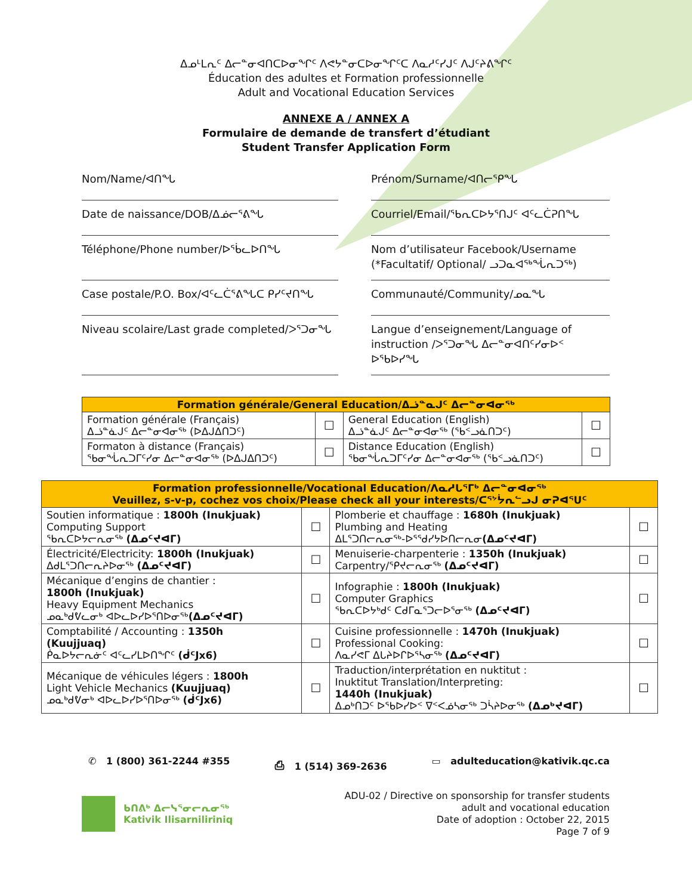ᐃᓄᒻᒪᕆᑦ ᐃᓕᓐᓂᐊᑎᑕᐅᓂᖏᑦ ᐱᕙᔭᓐᓂᑕᐅᓂᖏᑦᑕ ᐱᓇᓱᑦᓯᒍᑦ ᐱᒍᑦᔨᕕᖏᑦ
Éducation des adultes et Formation professionnelle
Adult and Vocational Education Services
ANNEXE A / ANNEX A
Formulaire de demande de transfert d’étudiant
Student Transfer Application Form
Nom/Name/ᐊᑎᖓ
Prénom/Surname/ᐊᑎᓕᕐᑭᖓ
Date de naissance/DOB/ᐃᓅᓕᕐᕕᖓ
Courriel/Email/ᖃᕆᑕᐅᔭᕐᑎᒍᑦ ᐊᑦᓚᑖᕈᑎᖓ
Téléphone/Phone number/ᐅᖄᓚᐅᑎᖓ
Nom d’utilisateur Facebook/Username
(*Facultatif/ Optional/ ᓗᑐᓇᐊᖅᖔᕆᑐᖅ)
Case postale/P.O. Box/ᐊᑦᓚᑖᕐᕕᖓᑕ ᑭᓯᑦᔪᑎᖓ
Communauté/Community/ᓄᓇᖓ
Niveau scolaire/Last grade completed/ᐳᕐᑐᓂᖓ
Langue d’enseignement/Language of instruction /ᐳᕐᑐᓂᖓ ᐃᓕᓐᓂᐊᑎᑦᓯᓂᐅᑉ ᐅᖃᐅᓯᖓ
| Formation générale/General Education/ᐃᓘᓐᓇᒍᑦ ᐃᓕᓐᓂᐊᓂᖅ | | | |
| --- | --- | --- | --- |
| Formation générale (Français) ᐃᓘᓐᓈᒍᑦ ᐃᓕᓐᓂᐊᓂᖅ (ᐅᐃᒍᐃᑎᑐᑦ) | ☐ | General Education (English) ᐃᓘᓐᓈᒍᑦ ᐃᓕᓐᓂᐊᓂᖅ (ᖃᑉᓗᓈᑎᑐᑦ) | ☐ |
| Formaton à distance (Français) ᖃᓂᖔᕆᑐᒥᑦᓯᓂ ᐃᓕᓐᓂᐊᓂᖅ (ᐅᐃᒍᐃᑎᑐᑦ) | ☐ | Distance Education (English) ᖃᓂᖔᕆᑐᒥᑦᓯᓂ ᐃᓕᓐᓂᐊᓂᖅ (ᖃᑉᓗᓈᑎᑐᑦ) | ☐ |
| Formation professionnelle/Vocational Education/ᐱᓇᓱᒐᕐᒥᒃ ᐃᓕᓐᓂᐊᓂᖅ Veuillez, s-v-p, cochez vos choix/Please check all your interests/ᑕᕐᔾᔮᕆᓪᓗᒍ ᓂᕈᐊᕐᑌᑦ | | | |
| --- | --- | --- | --- |
| Soutien informatique : 1800h (Inukjuak) Computing Support ᖃᕆᑕᐅᔭᓕᕆᓂᖅ (ᐃᓄᑦᔪᐊᒥ) | ☐ | Plomberie et chauffage : 1680h (Inukjuak) Plumbing and Heating ᐃᒪᕐᑐᑎᓕᕆᓂᖅ-ᐅᕐᖁᓯᔭᐅᑎᓕᕆᓂ (ᐃᓄᑦᔪᐊᒥ) | ☐ |
| Électricité/Electricity: 1800h (Inukjuak) ᐃᑯᒪᕐᑐᑎᓕᕆᔨᐅᓂᖅ (ᐃᓄᑦᔪᐊᒥ) | ☐ | Menuiserie-charpenterie : 1350h (Inukjuak) Carpentry/ᕿᔪᓕᕆᓂᖅ (ᐃᓄᑦᔪᐊᒥ) | ☐ |
| Mécanique d’engins de chantier : 1800h (Inukjuak) Heavy Equipment Mechanics ᓄᓇᒃᑯᕓᓚᓂᒃ ᐊᐅᓚᐅᓯᐅᕐᑎᐅᓂᖅ (ᐃᓄᑦᔪᐊᒥ) | ☐ | Infographie : 1800h (Inukjuak) Computer Graphics ᖃᕆᑕᐅᔭᒃᑯᑦ ᑕᑯᒥᓇᕐᑐᓕᐅᕐᓂᖅ (ᐃᓄᑦᔪᐊᒥ) | ☐ |
| Comptabilité / Accounting : 1350h (Kuujjuaq) ᑮᓇᐅᔭᓕᕆᓃᑦ ᐊᑦᓚᓯᒪᐅᑎᖏᑦ (ᑰᑦJx6) | ☐ | Cuisine professionnelle : 1470h (Inukjuak) Professional Cooking: ᐱᓇᓯᕙᒥ ᐃᒐᔨᐅᒋᐅᕐᓴᓂᖅ (ᐃᓄᑦᔪᐊᒥ) | ☐ |
| Mécanique de véhicules légers : 1800h Light Vehicle Mechanics (Kuujjuaq) ᓄᓇᒃᑯᕓᓂᒃ ᐊᐅᓚᐅᓯᐅᕐᑎᐅᓂᖅ (ᑰᑦJx6) | ☐ | Traduction/interprétation en nuktitut : Inuktitut Translation/Interpreting: 1440h (Inukjuak) ᐃᓄᒃᑎᑐᑦ ᐅᖃᐅᓯᐅᑉ ᐁᑉᐸᓅᓴᓂᖅ ᑐᓵᔨᐅᓂᖅ (ᐃᓄᒃᔪᐊᒥ) | ☐ |
✆ 1 (800) 361-2244 #355 ⎙ 1 (514) 369-2636 ▭ adulteducation@kativik.qc.ca
ᑲᑎᕕᒃ ᐃᓕᓭᕐᓂᓕᕆᓂᖅ
Kativik Ilisarniliriniq
ADU-02 / Directive on sponsorship for transfer students
adult and vocational education
Date of adoption : October 22, 2015
Page 7 of 9